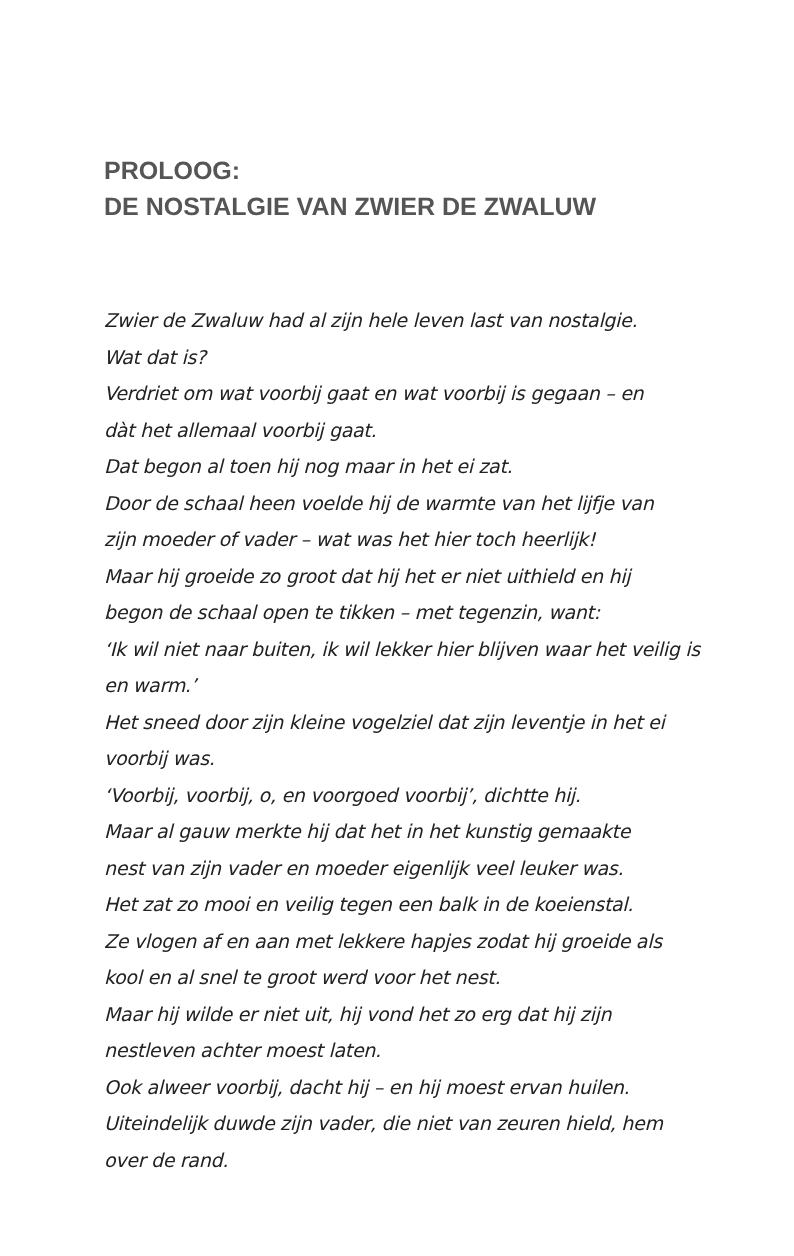PROLOOG:
DE NOSTALGIE VAN ZWIER DE ZWALUW
Zwier de Zwaluw had al zijn hele leven last van nostalgie.
Wat dat is?
Verdriet om wat voorbij gaat en wat voorbij is gegaan – en
dàt het allemaal voorbij gaat.
Dat begon al toen hij nog maar in het ei zat.
Door de schaal heen voelde hij de warmte van het lijfje van
zijn moeder of vader – wat was het hier toch heerlijk!
Maar hij groeide zo groot dat hij het er niet uithield en hij
begon de schaal open te tikken – met tegenzin, want:
‘Ik wil niet naar buiten, ik wil lekker hier blijven waar het veilig is
en warm.’
Het sneed door zijn kleine vogelziel dat zijn leventje in het ei
voorbij was.
‘Voorbij, voorbij, o, en voorgoed voorbij’, dichtte hij.
Maar al gauw merkte hij dat het in het kunstig gemaakte
nest van zijn vader en moeder eigenlijk veel leuker was.
Het zat zo mooi en veilig tegen een balk in de koeienstal.
Ze vlogen af en aan met lekkere hapjes zodat hij groeide als
kool en al snel te groot werd voor het nest.
Maar hij wilde er niet uit, hij vond het zo erg dat hij zijn
nestleven achter moest laten.
Ook alweer voorbij, dacht hij – en hij moest ervan huilen.
Uiteindelijk duwde zijn vader, die niet van zeuren hield, hem
over de rand.